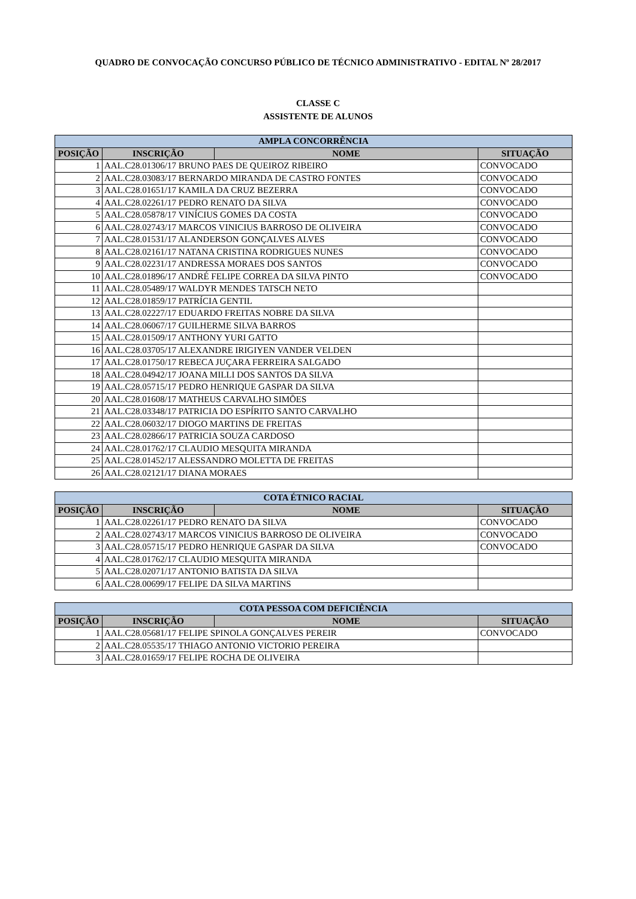QUADRO DE CONVOCAÇÃO CONCURSO PÚBLICO DE TÉCNICO ADMINISTRATIVO - EDITAL Nº 28/2017
CLASSE C
ASSISTENTE DE ALUNOS
| AMPLA CONCORRÊNCIA | | | |
| --- | --- | --- | --- |
| POSIÇÃO | INSCRIÇÃO | NOME | SITUAÇÃO |
| 1 | AAL.C28.01306/17 BRUNO PAES DE QUEIROZ RIBEIRO | | CONVOCADO |
| 2 | AAL.C28.03083/17 BERNARDO MIRANDA DE CASTRO FONTES | | CONVOCADO |
| 3 | AAL.C28.01651/17 KAMILA DA CRUZ BEZERRA | | CONVOCADO |
| 4 | AAL.C28.02261/17 PEDRO RENATO DA SILVA | | CONVOCADO |
| 5 | AAL.C28.05878/17 VINÍCIUS GOMES DA COSTA | | CONVOCADO |
| 6 | AAL.C28.02743/17 MARCOS VINICIUS BARROSO DE OLIVEIRA | | CONVOCADO |
| 7 | AAL.C28.01531/17 ALANDERSON GONÇALVES ALVES | | CONVOCADO |
| 8 | AAL.C28.02161/17 NATANA CRISTINA RODRIGUES NUNES | | CONVOCADO |
| 9 | AAL.C28.02231/17 ANDRESSA MORAES DOS SANTOS | | CONVOCADO |
| 10 | AAL.C28.01896/17 ANDRÉ FELIPE CORREA DA SILVA PINTO | | CONVOCADO |
| 11 | AAL.C28.05489/17 WALDYR MENDES TATSCH NETO | | |
| 12 | AAL.C28.01859/17 PATRÍCIA GENTIL | | |
| 13 | AAL.C28.02227/17 EDUARDO FREITAS NOBRE DA SILVA | | |
| 14 | AAL.C28.06067/17 GUILHERME SILVA BARROS | | |
| 15 | AAL.C28.01509/17 ANTHONY YURI GATTO | | |
| 16 | AAL.C28.03705/17 ALEXANDRE IRIGIYEN VANDER VELDEN | | |
| 17 | AAL.C28.01750/17 REBECA JUÇARA FERREIRA SALGADO | | |
| 18 | AAL.C28.04942/17 JOANA MILLI DOS SANTOS DA SILVA | | |
| 19 | AAL.C28.05715/17 PEDRO HENRIQUE GASPAR DA SILVA | | |
| 20 | AAL.C28.01608/17 MATHEUS CARVALHO SIMÕES | | |
| 21 | AAL.C28.03348/17 PATRICIA DO ESPÍRITO SANTO CARVALHO | | |
| 22 | AAL.C28.06032/17 DIOGO MARTINS DE FREITAS | | |
| 23 | AAL.C28.02866/17 PATRICIA SOUZA CARDOSO | | |
| 24 | AAL.C28.01762/17 CLAUDIO MESQUITA MIRANDA | | |
| 25 | AAL.C28.01452/17 ALESSANDRO MOLETTA DE FREITAS | | |
| 26 | AAL.C28.02121/17 DIANA MORAES | | |
| COTA ÉTNICO RACIAL | | | |
| --- | --- | --- | --- |
| POSIÇÃO | INSCRIÇÃO | NOME | SITUAÇÃO |
| 1 | AAL.C28.02261/17 PEDRO RENATO DA SILVA | | CONVOCADO |
| 2 | AAL.C28.02743/17 MARCOS VINICIUS BARROSO DE OLIVEIRA | | CONVOCADO |
| 3 | AAL.C28.05715/17 PEDRO HENRIQUE GASPAR DA SILVA | | CONVOCADO |
| 4 | AAL.C28.01762/17 CLAUDIO MESQUITA MIRANDA | | |
| 5 | AAL.C28.02071/17 ANTONIO BATISTA DA SILVA | | |
| 6 | AAL.C28.00699/17 FELIPE DA SILVA MARTINS | | |
| COTA PESSOA COM DEFICIÊNCIA | | | |
| --- | --- | --- | --- |
| POSIÇÃO | INSCRIÇÃO | NOME | SITUAÇÃO |
| 1 | AAL.C28.05681/17 FELIPE SPINOLA GONÇALVES PEREIR | | CONVOCADO |
| 2 | AAL.C28.05535/17 THIAGO ANTONIO VICTORIO PEREIRA | | |
| 3 | AAL.C28.01659/17 FELIPE ROCHA DE OLIVEIRA | | |